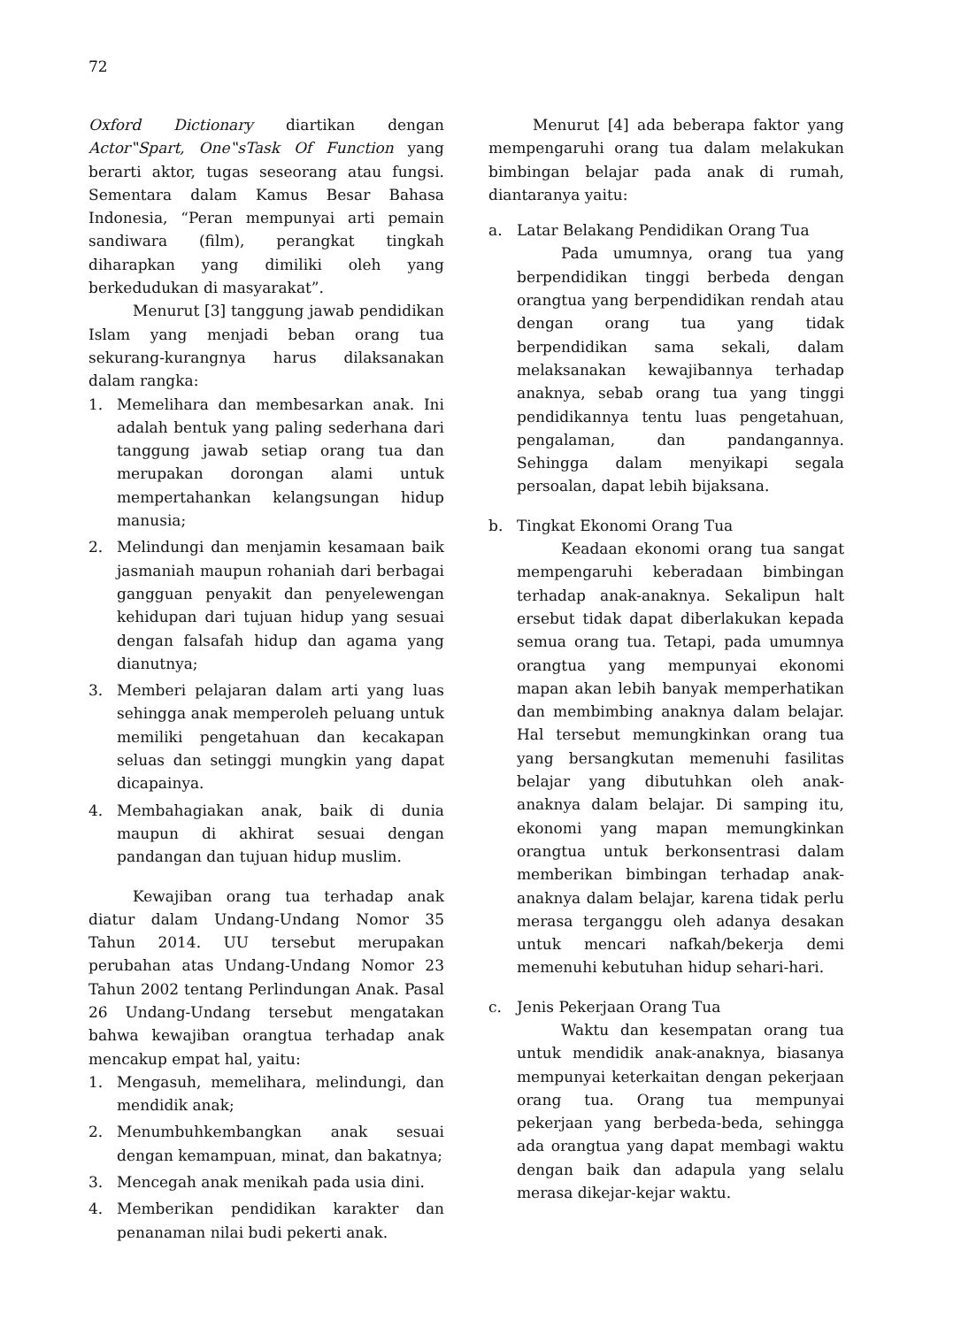72
Oxford Dictionary diartikan dengan Actor‟Spart, One‟sTask Of Function yang berarti aktor, tugas seseorang atau fungsi. Sementara dalam Kamus Besar Bahasa Indonesia, “Peran mempunyai arti pemain sandiwara (film), perangkat tingkah diharapkan yang dimiliki oleh yang berkedudukan di masyarakat”.
Menurut [3] tanggung jawab pendidikan Islam yang menjadi beban orang tua sekurang-kurangnya harus dilaksanakan dalam rangka:
1. Memelihara dan membesarkan anak. Ini adalah bentuk yang paling sederhana dari tanggung jawab setiap orang tua dan merupakan dorongan alami untuk mempertahankan kelangsungan hidup manusia;
2. Melindungi dan menjamin kesamaan baik jasmaniah maupun rohaniah dari berbagai gangguan penyakit dan penyelewengan kehidupan dari tujuan hidup yang sesuai dengan falsafah hidup dan agama yang dianutnya;
3. Memberi pelajaran dalam arti yang luas sehingga anak memperoleh peluang untuk memiliki pengetahuan dan kecakapan seluas dan setinggi mungkin yang dapat dicapainya.
4. Membahagiakan anak, baik di dunia maupun di akhirat sesuai dengan pandangan dan tujuan hidup muslim.
Kewajiban orang tua terhadap anak diatur dalam Undang-Undang Nomor 35 Tahun 2014. UU tersebut merupakan perubahan atas Undang-Undang Nomor 23 Tahun 2002 tentang Perlindungan Anak. Pasal 26 Undang-Undang tersebut mengatakan bahwa kewajiban orangtua terhadap anak mencakup empat hal, yaitu:
1. Mengasuh, memelihara, melindungi, dan mendidik anak;
2. Menumbuhkembangkan anak sesuai dengan kemampuan, minat, dan bakatnya;
3. Mencegah anak menikah pada usia dini.
4. Memberikan pendidikan karakter dan penanaman nilai budi pekerti anak.
Menurut [4] ada beberapa faktor yang mempengaruhi orang tua dalam melakukan bimbingan belajar pada anak di rumah, diantaranya yaitu:
a. Latar Belakang Pendidikan Orang Tua
Pada umumnya, orang tua yang berpendidikan tinggi berbeda dengan orangtua yang berpendidikan rendah atau dengan orang tua yang tidak berpendidikan sama sekali, dalam melaksanakan kewajibannya terhadap anaknya, sebab orang tua yang tinggi pendidikannya tentu luas pengetahuan, pengalaman, dan pandangannya. Sehingga dalam menyikapi segala persoalan, dapat lebih bijaksana.
b. Tingkat Ekonomi Orang Tua
Keadaan ekonomi orang tua sangat mempengaruhi keberadaan bimbingan terhadap anak-anaknya. Sekalipun halt ersebut tidak dapat diberlakukan kepada semua orang tua. Tetapi, pada umumnya orangtua yang mempunyai ekonomi mapan akan lebih banyak memperhatikan dan membimbing anaknya dalam belajar. Hal tersebut memungkinkan orang tua yang bersangkutan memenuhi fasilitas belajar yang dibutuhkan oleh anak-anaknya dalam belajar. Di samping itu, ekonomi yang mapan memungkinkan orangtua untuk berkonsentrasi dalam memberikan bimbingan terhadap anak-anaknya dalam belajar, karena tidak perlu merasa terganggu oleh adanya desakan untuk mencari nafkah/bekerja demi memenuhi kebutuhan hidup sehari-hari.
c. Jenis Pekerjaan Orang Tua
Waktu dan kesempatan orang tua untuk mendidik anak-anaknya, biasanya mempunyai keterkaitan dengan pekerjaan orang tua. Orang tua mempunyai pekerjaan yang berbeda-beda, sehingga ada orangtua yang dapat membagi waktu dengan baik dan adapula yang selalu merasa dikejar-kejar waktu.